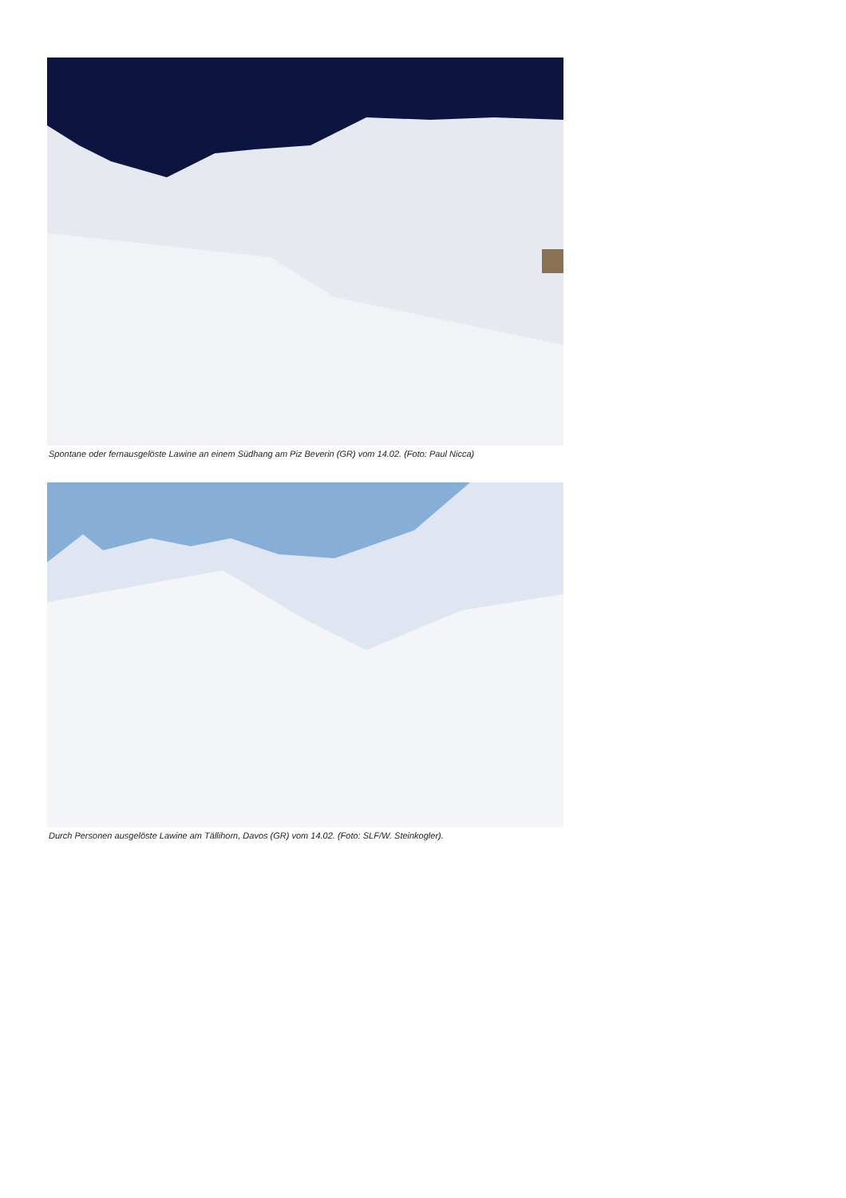Spontane oder fernausgelöste Lawine an einem Südhang am Piz Beverin (GR) vom 14.02. (Foto: Paul Nicca)
Durch Personen ausgelöste Lawine am Tällihorn, Davos (GR) vom 14.02. (Foto: SLF/W. Steinkogler).